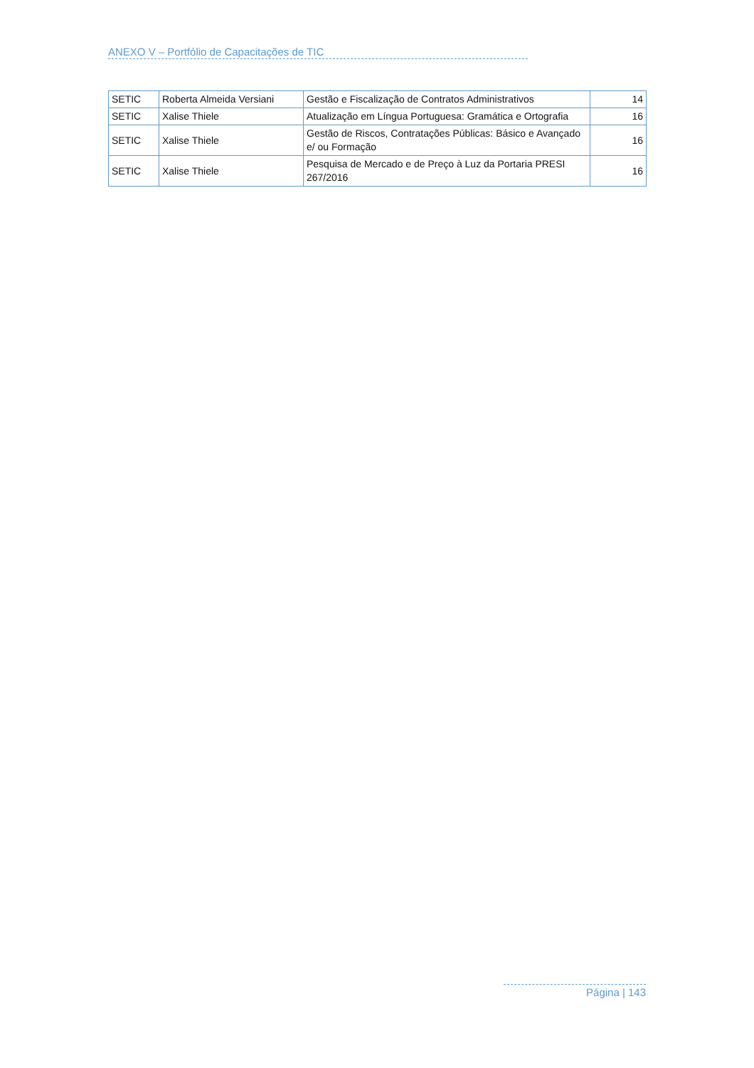ANEXO V – Portfólio de Capacitações de TIC
| SETIC | Roberta Almeida Versiani | Gestão e Fiscalização de Contratos Administrativos | 14 |
| SETIC | Xalise Thiele | Atualização em Língua Portuguesa: Gramática e Ortografia | 16 |
| SETIC | Xalise Thiele | Gestão de Riscos, Contratações Públicas: Básico e Avançado e/ ou Formação | 16 |
| SETIC | Xalise Thiele | Pesquisa de Mercado e de Preço à Luz da Portaria PRESI 267/2016 | 16 |
Página | 143